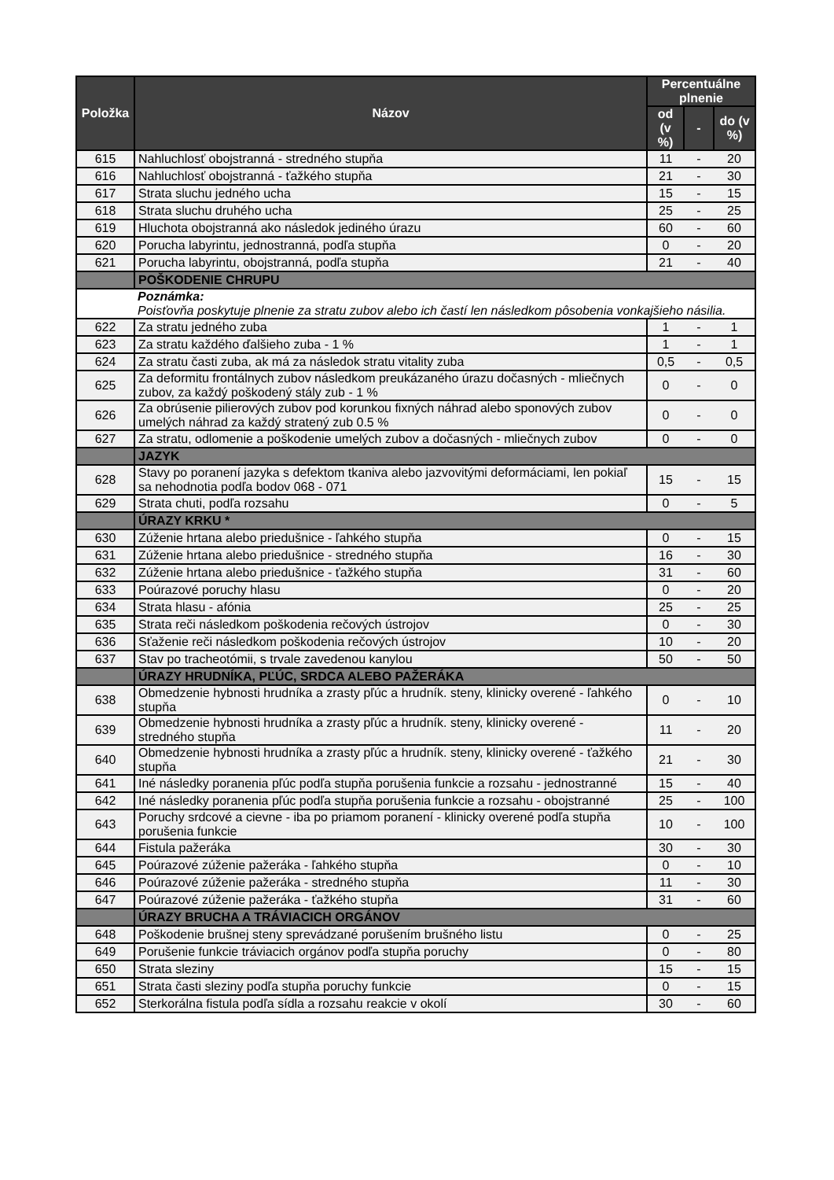| Položka | Názov | Percentuálne plnenie | | |
| --- | --- | --- | --- | --- |
| | | od (v %) | - | do (v %) |
| 615 | Nahluchlosť obojstranná - stredného stupňa | 11 | - | 20 |
| 616 | Nahluchlosť obojstranná - ťažkého stupňa | 21 | - | 30 |
| 617 | Strata sluchu jedného ucha | 15 | - | 15 |
| 618 | Strata sluchu druhého ucha | 25 | - | 25 |
| 619 | Hluchota obojstranná ako následok jediného úrazu | 60 | - | 60 |
| 620 | Porucha labyrintu, jednostranná, podľa stupňa | 0 | - | 20 |
| 621 | Porucha labyrintu, obojstranná, podľa stupňa | 21 | - | 40 |
| | POŠKODENIE CHRUPU | | | |
| | Poznámka: Poisťovňa poskytuje plnenie za stratu zubov alebo ich častí len následkom pôsobenia vonkajšieho násilia. | | | |
| 622 | Za stratu jedného zuba | 1 | - | 1 |
| 623 | Za stratu každého ďalšieho zuba - 1 % | 1 | - | 1 |
| 624 | Za stratu časti zuba, ak má za následok stratu vitality zuba | 0,5 | - | 0,5 |
| 625 | Za deformitu frontálnych zubov následkom preukázaného úrazu dočasných - mliečnych zubov, za každý poškodený stály zub - 1 % | 0 | - | 0 |
| 626 | Za obrúsenie pilierových zubov pod korunkou fixných náhrad alebo sponových zubov umelých náhrad za každý stratený zub 0.5 % | 0 | - | 0 |
| 627 | Za stratu, odlomenie a poškodenie umelých zubov a dočasných - mliečnych zubov | 0 | - | 0 |
| | JAZYK | | | |
| 628 | Stavy po poranení jazyka s defektom tkaniva alebo jazvovitými deformáciami, len pokiaľ sa nehodnotia podľa bodov 068 - 071 | 15 | - | 15 |
| 629 | Strata chuti, podľa rozsahu | 0 | - | 5 |
| | ÚRAZY KRKU * | | | |
| 630 | Zúženie hrtana alebo priedušnice - ľahkého stupňa | 0 | - | 15 |
| 631 | Zúženie hrtana alebo priedušnice - stredného stupňa | 16 | - | 30 |
| 632 | Zúženie hrtana alebo priedušnice - ťažkého stupňa | 31 | - | 60 |
| 633 | Poúrazové poruchy hlasu | 0 | - | 20 |
| 634 | Strata hlasu - afónia | 25 | - | 25 |
| 635 | Strata reči následkom poškodenia rečových ústrojov | 0 | - | 30 |
| 636 | Sťaženie reči následkom poškodenia rečových ústrojov | 10 | - | 20 |
| 637 | Stav po tracheotómii, s trvale zavedenou kanylou | 50 | - | 50 |
| | ÚRAZY HRUDNÍKA, PĽÚC, SRDCA ALEBO PAŽERÁKA | | | |
| 638 | Obmedzenie hybnosti hrudníka a zrasty pľúc a hrudník. steny, klinicky overené - ľahkého stupňa | 0 | - | 10 |
| 639 | Obmedzenie hybnosti hrudníka a zrasty pľúc a hrudník. steny, klinicky overené - stredného stupňa | 11 | - | 20 |
| 640 | Obmedzenie hybnosti hrudníka a zrasty pľúc a hrudník. steny, klinicky overené - ťažkého stupňa | 21 | - | 30 |
| 641 | Iné následky poranenia pľúc podľa stupňa porušenia funkcie a rozsahu - jednostranné | 15 | - | 40 |
| 642 | Iné následky poranenia pľúc podľa stupňa porušenia funkcie a rozsahu - obojstranné | 25 | - | 100 |
| 643 | Poruchy srdcové a cievne - iba po priamom poranení - klinicky overené podľa stupňa porušenia funkcie | 10 | - | 100 |
| 644 | Fistula pažeráka | 30 | - | 30 |
| 645 | Poúrazové zúženie pažeráka - ľahkého stupňa | 0 | - | 10 |
| 646 | Poúrazové zúženie pažeráka - stredného stupňa | 11 | - | 30 |
| 647 | Poúrazové zúženie pažeráka - ťažkého stupňa | 31 | - | 60 |
| | ÚRAZY BRUCHA A TRÁVIACICH ORGÁNOV | | | |
| 648 | Poškodenie brušnej steny sprevádzané porušením brušného listu | 0 | - | 25 |
| 649 | Porušenie funkcie tráviacich orgánov podľa stupňa poruchy | 0 | - | 80 |
| 650 | Strata sleziny | 15 | - | 15 |
| 651 | Strata časti sleziny podľa stupňa poruchy funkcie | 0 | - | 15 |
| 652 | Sterkorálna fistula podľa sídla a rozsahu reakcie v okolí | 30 | - | 60 |